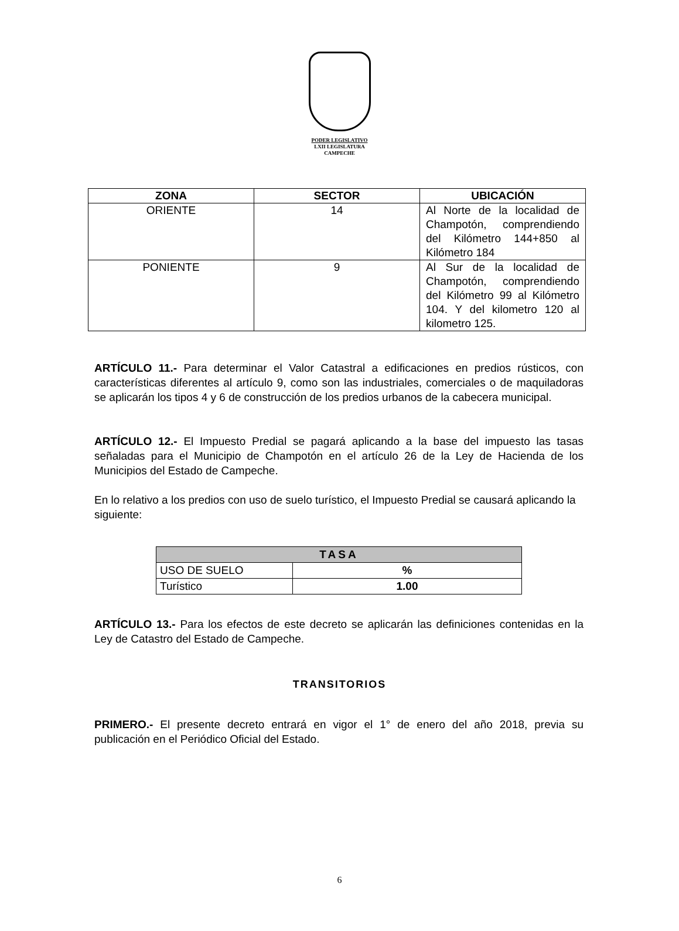PODER LEGISLATIVO
LXII LEGISLATURA
CAMPECHE
| ZONA | SECTOR | UBICACIÓN |
| --- | --- | --- |
| ORIENTE | 14 | Al Norte de la localidad de Champotón, comprendiendo del Kilómetro 144+850 al Kilómetro 184 |
| PONIENTE | 9 | Al Sur de la localidad de Champotón, comprendiendo del Kilómetro 99 al Kilómetro 104. Y del kilometro 120 al kilometro 125. |
ARTÍCULO 11.- Para determinar el Valor Catastral a edificaciones en predios rústicos, con características diferentes al artículo 9, como son las industriales, comerciales o de maquiladoras se aplicarán los tipos 4 y 6 de construcción de los predios urbanos de la cabecera municipal.
ARTÍCULO 12.- El Impuesto Predial se pagará aplicando a la base del impuesto las tasas señaladas para el Municipio de Champotón en el artículo 26 de la Ley de Hacienda de los Municipios del Estado de Campeche.
En lo relativo a los predios con uso de suelo turístico, el Impuesto Predial se causará aplicando la siguiente:
| TASA | |
| USO DE SUELO | % |
| Turístico | 1.00 |
ARTÍCULO 13.- Para los efectos de este decreto se aplicarán las definiciones contenidas en la Ley de Catastro del Estado de Campeche.
TRANSITORIOS
PRIMERO.- El presente decreto entrará en vigor el 1° de enero del año 2018, previa su publicación en el Periódico Oficial del Estado.
6